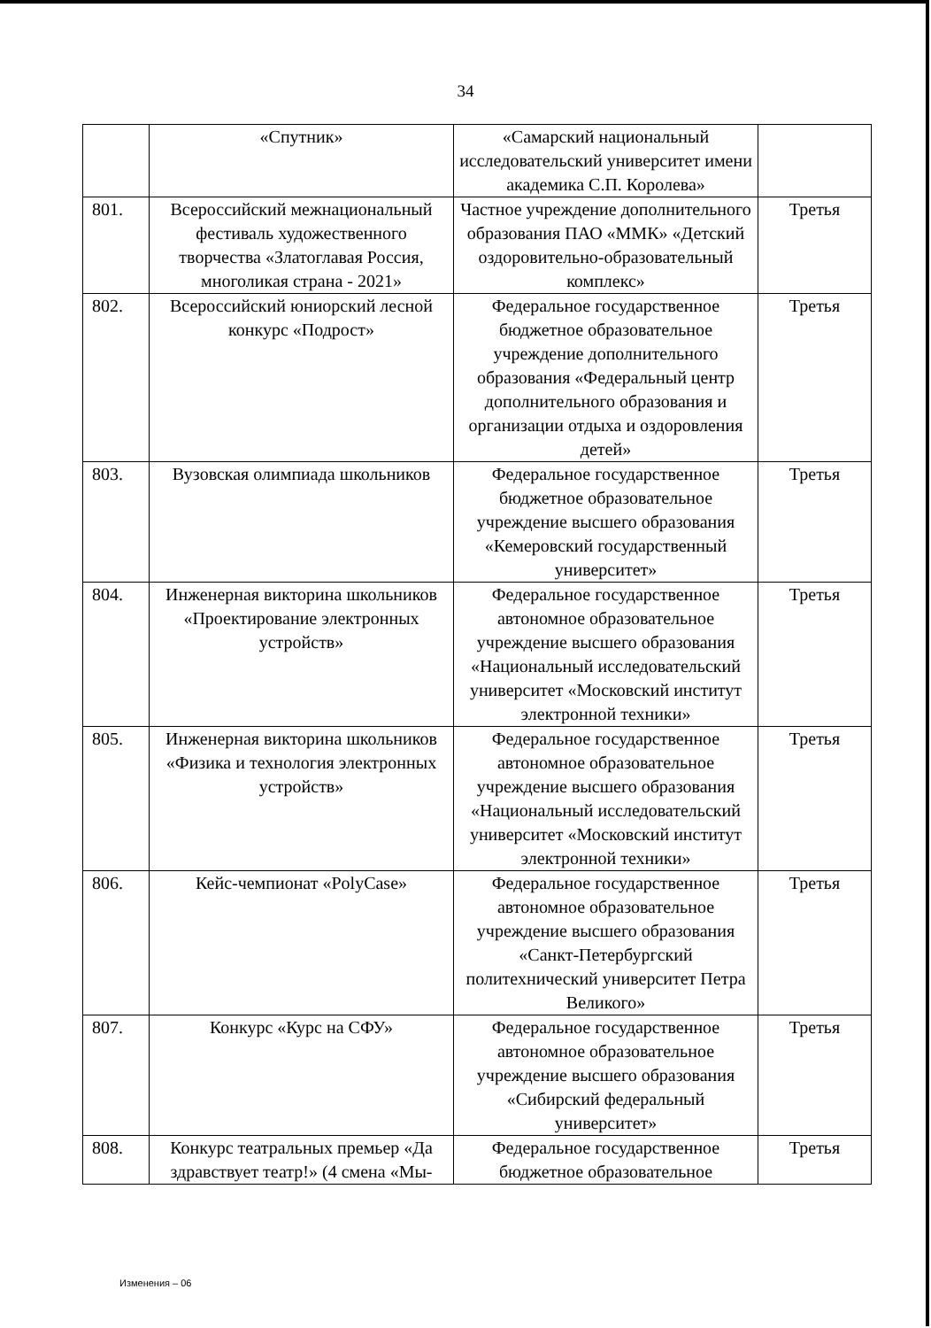34
| | «Спутник» | «Самарский национальный исследовательский университет имени академика С.П. Королева» | |
| 801. | Всероссийский межнациональный фестиваль художественного творчества «Златоглавая Россия, многоликая страна - 2021» | Частное учреждение дополнительного образования ПАО «ММК» «Детский оздоровительно-образовательный комплекс» | Третья |
| 802. | Всероссийский юниорский лесной конкурс «Подрост» | Федеральное государственное бюджетное образовательное учреждение дополнительного образования «Федеральный центр дополнительного образования и организации отдыха и оздоровления детей» | Третья |
| 803. | Вузовская олимпиада школьников | Федеральное государственное бюджетное образовательное учреждение высшего образования «Кемеровский государственный университет» | Третья |
| 804. | Инженерная викторина школьников «Проектирование электронных устройств» | Федеральное государственное автономное образовательное учреждение высшего образования «Национальный исследовательский университет «Московский институт электронной техники» | Третья |
| 805. | Инженерная викторина школьников «Физика и технология электронных устройств» | Федеральное государственное автономное образовательное учреждение высшего образования «Национальный исследовательский университет «Московский институт электронной техники» | Третья |
| 806. | Кейс-чемпионат «PolyCase» | Федеральное государственное автономное образовательное учреждение высшего образования «Санкт-Петербургский политехнический университет Петра Великого» | Третья |
| 807. | Конкурс «Курс на СФУ» | Федеральное государственное автономное образовательное учреждение высшего образования «Сибирский федеральный университет» | Третья |
| 808. | Конкурс театральных премьер «Да здравствует театр!» (4 смена «Мы- | Федеральное государственное бюджетное образовательное | Третья |
Изменения – 06